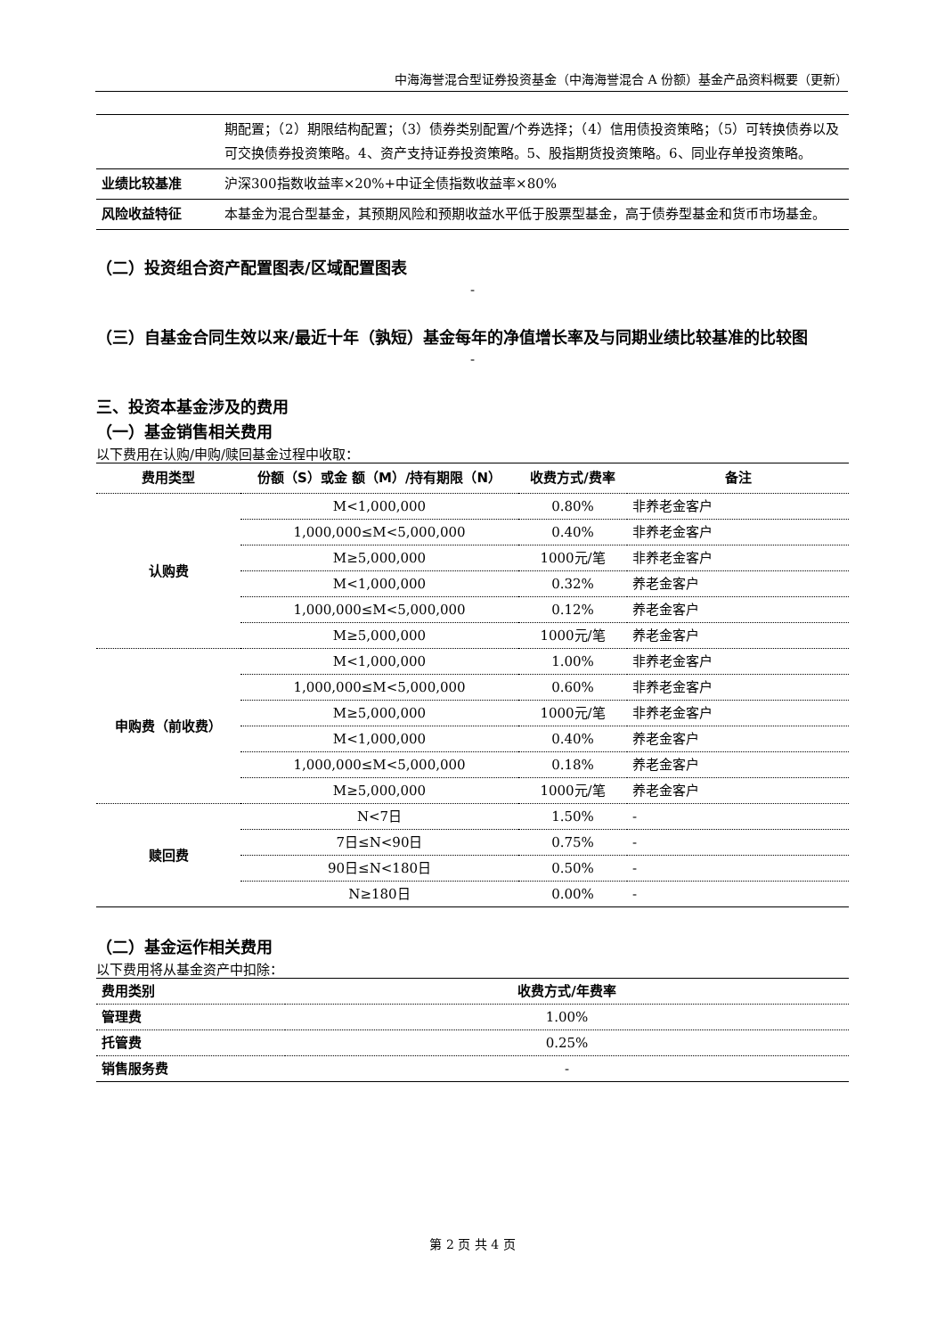中海海誉混合型证券投资基金（中海海誉混合 A 份额）基金产品资料概要（更新）
| | 期配置；（2）期限结构配置；（3）债券类别配置/个券选择；（4）信用债投资策略；（5）可转换债券以及可交换债券投资策略。4、资产支持证券投资策略。5、股指期货投资策略。6、同业存单投资策略。 |
| 业绩比较基准 | 沪深300指数收益率×20%+中证全债指数收益率×80% |
| 风险收益特征 | 本基金为混合型基金，其预期风险和预期收益水平低于股票型基金，高于债券型基金和货币市场基金。 |
（二）投资组合资产配置图表/区域配置图表
-
（三）自基金合同生效以来/最近十年（孰短）基金每年的净值增长率及与同期业绩比较基准的比较图
-
三、投资本基金涉及的费用
（一）基金销售相关费用
以下费用在认购/申购/赎回基金过程中收取：
| 费用类型 | 份额（S）或金 额（M）/持有期限（N） | 收费方式/费率 | 备注 |
| --- | --- | --- | --- |
| 认购费 | M<1,000,000 | 0.80% | 非养老金客户 |
| | 1,000,000≤M<5,000,000 | 0.40% | 非养老金客户 |
| | M≥5,000,000 | 1000元/笔 | 非养老金客户 |
| | M<1,000,000 | 0.32% | 养老金客户 |
| | 1,000,000≤M<5,000,000 | 0.12% | 养老金客户 |
| | M≥5,000,000 | 1000元/笔 | 养老金客户 |
| 申购费（前收费） | M<1,000,000 | 1.00% | 非养老金客户 |
| | 1,000,000≤M<5,000,000 | 0.60% | 非养老金客户 |
| | M≥5,000,000 | 1000元/笔 | 非养老金客户 |
| | M<1,000,000 | 0.40% | 养老金客户 |
| | 1,000,000≤M<5,000,000 | 0.18% | 养老金客户 |
| | M≥5,000,000 | 1000元/笔 | 养老金客户 |
| 赎回费 | N<7日 | 1.50% | - |
| | 7日≤N<90日 | 0.75% | - |
| | 90日≤N<180日 | 0.50% | - |
| | N≥180日 | 0.00% | - |
（二）基金运作相关费用
以下费用将从基金资产中扣除：
| 费用类别 | 收费方式/年费率 |
| 管理费 | 1.00% |
| 托管费 | 0.25% |
| 销售服务费 | - |
第 2 页 共 4 页